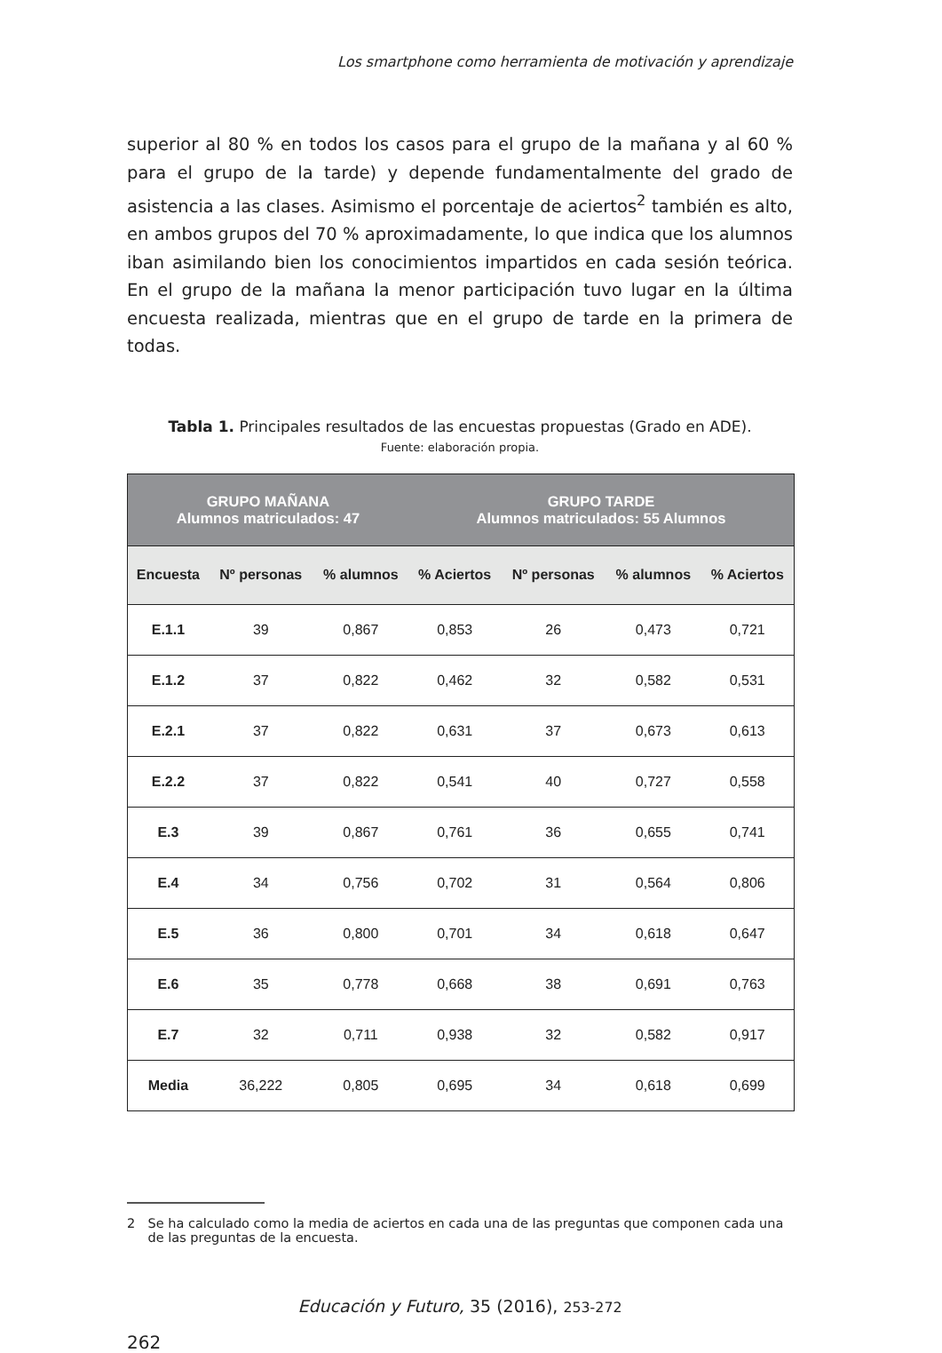Los smartphone como herramienta de motivación y aprendizaje
superior al 80 % en todos los casos para el grupo de la mañana y al 60 % para el grupo de la tarde) y depende fundamentalmente del grado de asistencia a las clases. Asimismo el porcentaje de aciertos<sup>2</sup> también es alto, en ambos grupos del 70 % aproximadamente, lo que indica que los alumnos iban asimilando bien los conocimientos impartidos en cada sesión teórica. En el grupo de la mañana la menor participación tuvo lugar en la última encuesta realizada, mientras que en el grupo de tarde en la primera de todas.
Tabla 1. Principales resultados de las encuestas propuestas (Grado en ADE).
Fuente: elaboración propia.
| GRUPO MAÑANA Alumnos matriculados: 47 | | | GRUPO TARDE Alumnos matriculados: 55 Alumnos | | | |
| --- | --- | --- | --- | --- | --- | --- |
| Encuesta | Nº personas | % alumnos | % Aciertos | Nº personas | % alumnos | % Aciertos |
| E.1.1 | 39 | 0,867 | 0,853 | 26 | 0,473 | 0,721 |
| E.1.2 | 37 | 0,822 | 0,462 | 32 | 0,582 | 0,531 |
| E.2.1 | 37 | 0,822 | 0,631 | 37 | 0,673 | 0,613 |
| E.2.2 | 37 | 0,822 | 0,541 | 40 | 0,727 | 0,558 |
| E.3 | 39 | 0,867 | 0,761 | 36 | 0,655 | 0,741 |
| E.4 | 34 | 0,756 | 0,702 | 31 | 0,564 | 0,806 |
| E.5 | 36 | 0,800 | 0,701 | 34 | 0,618 | 0,647 |
| E.6 | 35 | 0,778 | 0,668 | 38 | 0,691 | 0,763 |
| E.7 | 32 | 0,711 | 0,938 | 32 | 0,582 | 0,917 |
| Media | 36,222 | 0,805 | 0,695 | 34 | 0,618 | 0,699 |
2 Se ha calculado como la media de aciertos en cada una de las preguntas que componen cada una de las preguntas de la encuesta.
Educación y Futuro, 35 (2016), 253-272
262